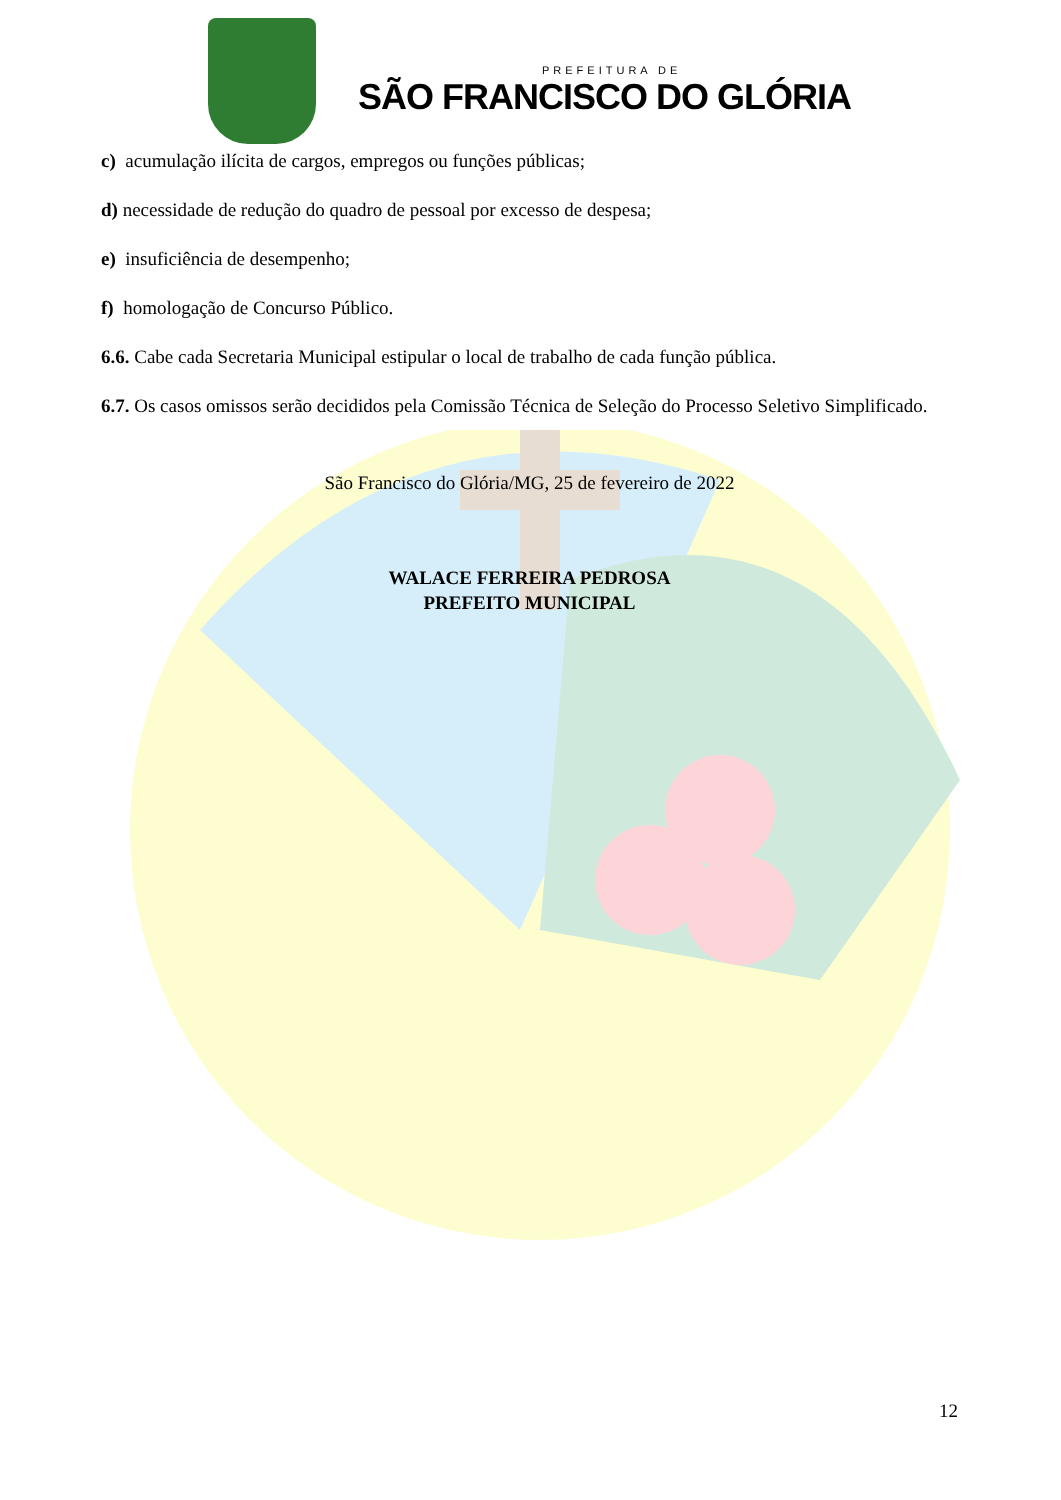PREFEITURA DE
SÃO FRANCISCO DO GLÓRIA
c) acumulação ilícita de cargos, empregos ou funções públicas;
d) necessidade de redução do quadro de pessoal por excesso de despesa;
e) insuficiência de desempenho;
f) homologação de Concurso Público.
6.6. Cabe cada Secretaria Municipal estipular o local de trabalho de cada função pública.
6.7. Os casos omissos serão decididos pela Comissão Técnica de Seleção do Processo Seletivo Simplificado.
São Francisco do Glória/MG, 25 de fevereiro de 2022
WALACE FERREIRA PEDROSA
PREFEITO MUNICIPAL
12